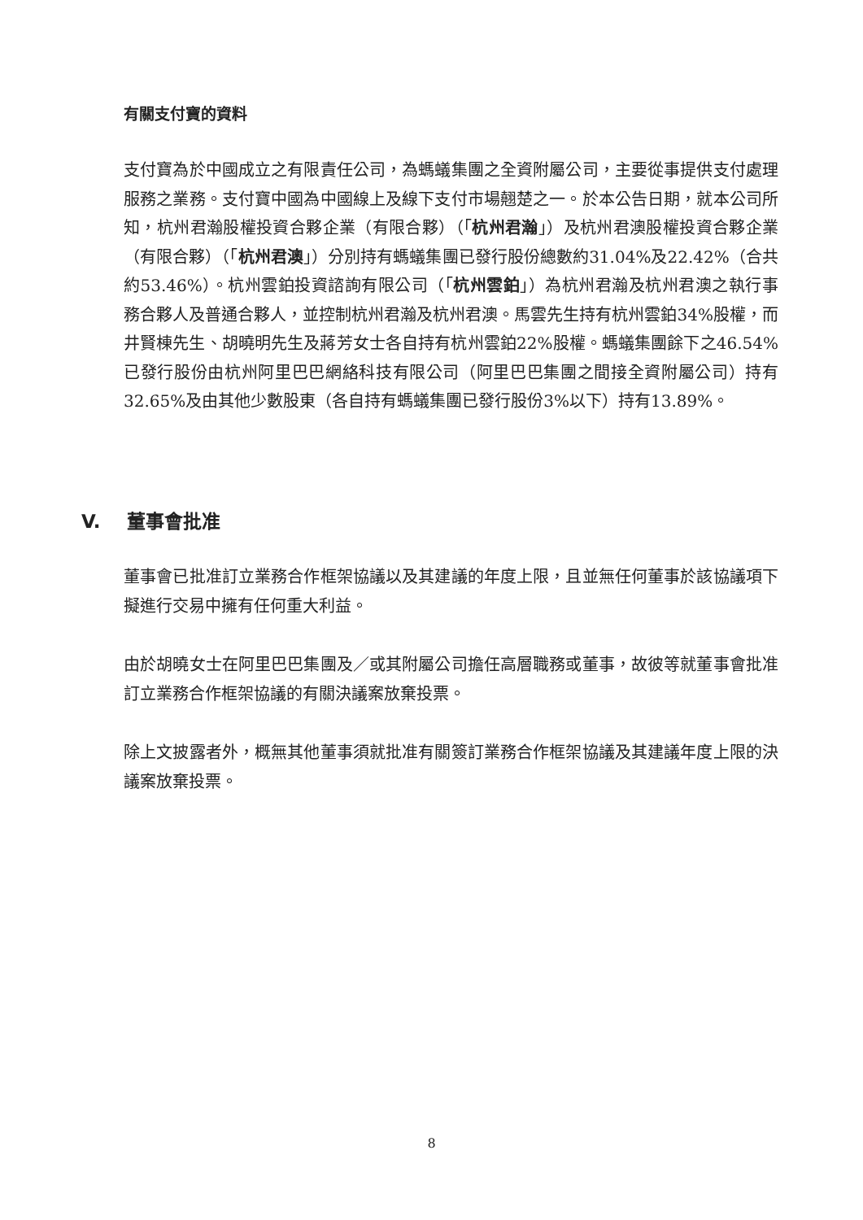有關支付寶的資料
支付寶為於中國成立之有限責任公司，為螞蟻集團之全資附屬公司，主要從事提供支付處理服務之業務。支付寶中國為中國線上及線下支付市場翹楚之一。於本公告日期，就本公司所知，杭州君瀚股權投資合夥企業（有限合夥）（「杭州君瀚」）及杭州君澳股權投資合夥企業（有限合夥）（「杭州君澳」）分別持有螞蟻集團已發行股份總數約31.04%及22.42%（合共約53.46%）。杭州雲鉑投資諮詢有限公司（「杭州雲鉑」）為杭州君瀚及杭州君澳之執行事務合夥人及普通合夥人，並控制杭州君瀚及杭州君澳。馬雲先生持有杭州雲鉑34%股權，而井賢棟先生、胡曉明先生及蔣芳女士各自持有杭州雲鉑22%股權。螞蟻集團餘下之46.54%已發行股份由杭州阿里巴巴網絡科技有限公司（阿里巴巴集團之間接全資附屬公司）持有32.65%及由其他少數股東（各自持有螞蟻集團已發行股份3%以下）持有13.89%。
V. 董事會批准
董事會已批准訂立業務合作框架協議以及其建議的年度上限，且並無任何董事於該協議項下擬進行交易中擁有任何重大利益。
由於胡曉女士在阿里巴巴集團及／或其附屬公司擔任高層職務或董事，故彼等就董事會批准訂立業務合作框架協議的有關決議案放棄投票。
除上文披露者外，概無其他董事須就批准有關簽訂業務合作框架協議及其建議年度上限的決議案放棄投票。
8